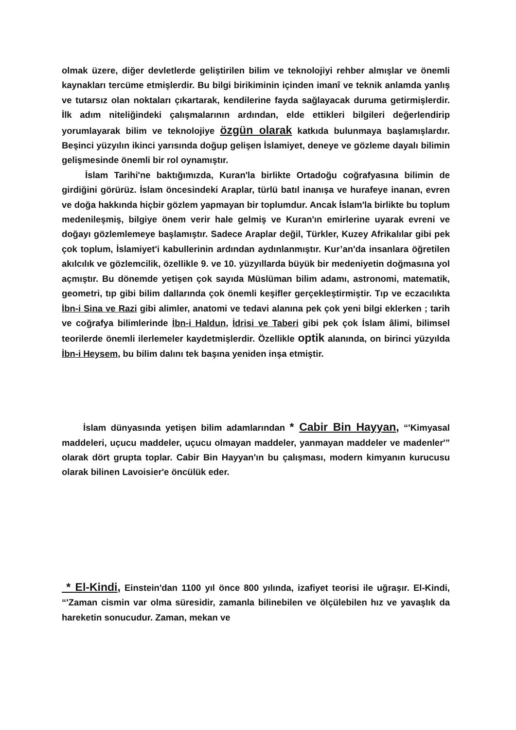olmak üzere, diğer devletlerde geliştirilen bilim ve teknolojiyi rehber almışlar ve önemli kaynakları tercüme etmişlerdir. Bu bilgi birikiminin içinden imanî ve teknik anlamda yanlış ve tutarsız olan noktaları çıkartarak, kendilerine fayda sağlayacak duruma getirmişlerdir. İlk adım niteliğindeki çalışmalarının ardından, elde ettikleri bilgileri değerlendirip yorumlayarak bilim ve teknolojiye özgün olarak katkıda bulunmaya başlamışlardır. Beşinci yüzyılın ikinci yarısında doğup gelişen İslamiyet, deneye ve gözleme dayalı bilimin gelişmesinde önemli bir rol oynamıştır.
İslam Tarihi'ne baktığımızda, Kuran'la birlikte Ortadoğu coğrafyasına bilimin de girdiğini görürüz. İslam öncesindeki Araplar, türlü batıl inanışa ve hurafeye inanan, evren ve doğa hakkında hiçbir gözlem yapmayan bir toplumdur. Ancak İslam'la birlikte bu toplum medenileşmiş, bilgiye önem verir hale gelmiş ve Kuran'ın emirlerine uyarak evreni ve doğayı gözlemlemeye başlamıştır. Sadece Araplar değil, Türkler, Kuzey Afrikalılar gibi pek çok toplum, İslamiyet'i kabullerinin ardından aydınlanmıştır. Kur’an'da insanlara öğretilen akılcılık ve gözlemcilik, özellikle 9. ve 10. yüzyıllarda büyük bir medeniyetin doğmasına yol açmıştır. Bu dönemde yetişen çok sayıda Müslüman bilim adamı, astronomi, matematik, geometri, tıp gibi bilim dallarında çok önemli keşifler gerçekleştirmiştir. Tıp ve eczacılıkta İbn-i Sina ve Razi gibi alimler, anatomi ve tedavi alanına pek çok yeni bilgi eklerken ; tarih ve coğrafya bilimlerinde İbn-i Haldun, İdrisi ve Taberi gibi pek çok İslam âlimi, bilimsel teorilerde önemli ilerlemeler kaydetmişlerdir. Özellikle optik alanında, on birinci yüzyılda İbn-i Heysem, bu bilim dalını tek başına yeniden inşa etmiştir.
İslam dünyasında yetişen bilim adamlarından * Cabir Bin Hayyan, “'Kimyasal maddeleri, uçucu maddeler, uçucu olmayan maddeler, yanmayan maddeler ve madenler'” olarak dört grupta toplar. Cabir Bin Hayyan'ın bu çalışması, modern kimyanın kurucusu olarak bilinen Lavoisier'e öncülük eder.
* El-Kindi, Einstein'dan 1100 yıl önce 800 yılında, izafiyet teorisi ile uğraşır. El-Kindi, “'Zaman cismin var olma süresidir, zamanla bilinebilen ve ölçülebilen hız ve yavaşlık da hareketin sonucudur. Zaman, mekan ve